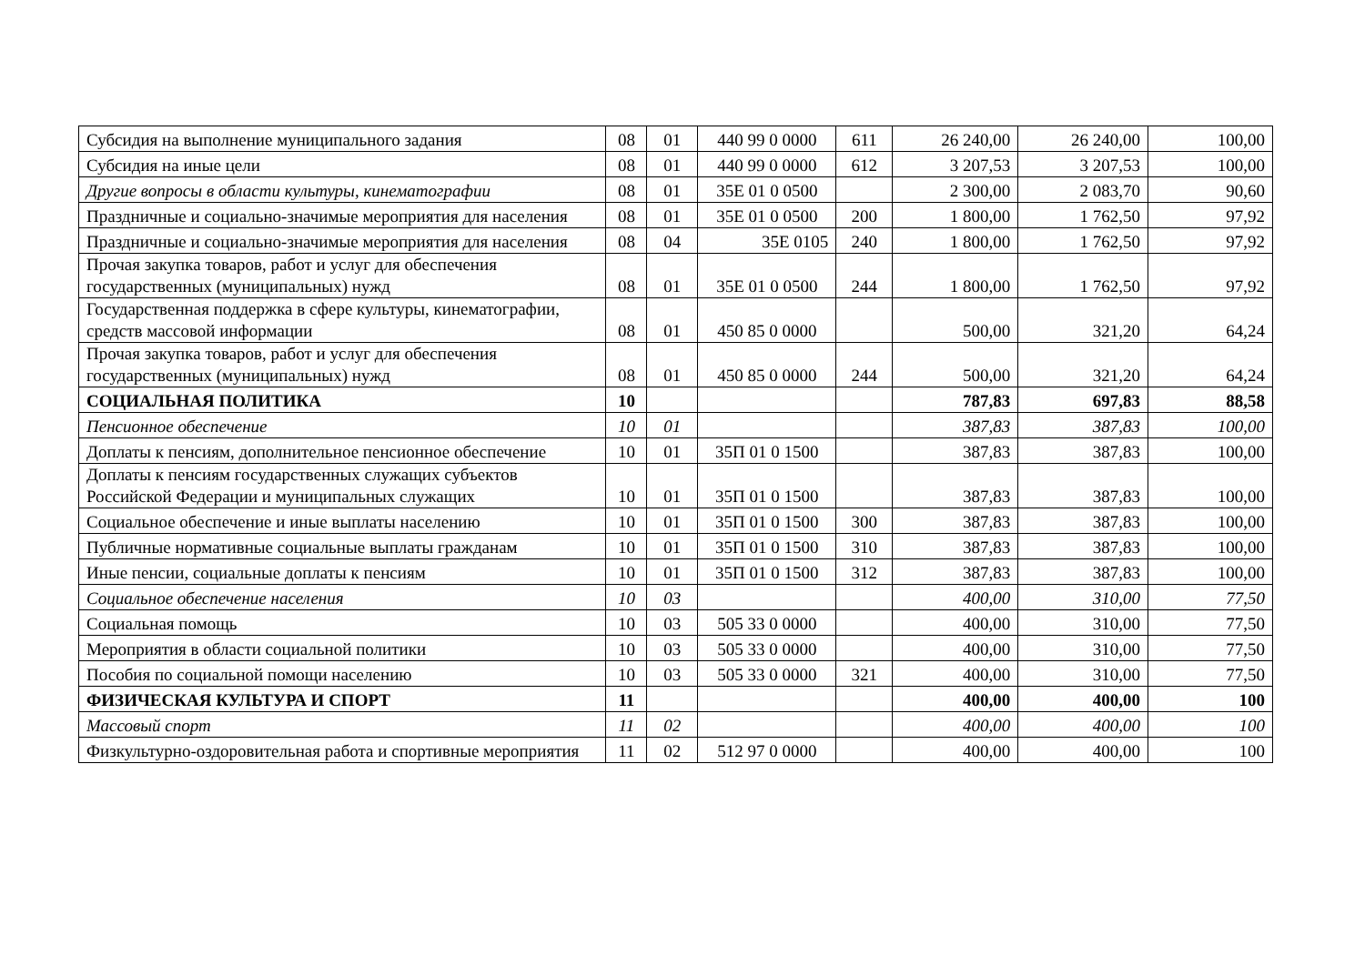| Субсидия на выполнение муниципального задания | 08 | 01 | 440 99 0 0000 | 611 | 26 240,00 | 26 240,00 | 100,00 |
| Субсидия на иные цели | 08 | 01 | 440 99 0 0000 | 612 | 3 207,53 | 3 207,53 | 100,00 |
| Другие вопросы в области культуры, кинематографии | 08 | 01 | 35Е 01 0 0500 | | 2 300,00 | 2 083,70 | 90,60 |
| Праздничные и социально-значимые мероприятия для населения | 08 | 01 | 35Е 01 0 0500 | 200 | 1 800,00 | 1 762,50 | 97,92 |
| Праздничные и социально-значимые мероприятия для населения | 08 | 04 | 35Е 0105 | 240 | 1 800,00 | 1 762,50 | 97,92 |
| Прочая закупка товаров, работ и услуг для обеспечения государственных (муниципальных) нужд | 08 | 01 | 35Е 01 0 0500 | 244 | 1 800,00 | 1 762,50 | 97,92 |
| Государственная поддержка в сфере культуры, кинематографии, средств массовой информации | 08 | 01 | 450 85 0 0000 | | 500,00 | 321,20 | 64,24 |
| Прочая закупка товаров, работ и услуг для обеспечения государственных (муниципальных) нужд | 08 | 01 | 450 85 0 0000 | 244 | 500,00 | 321,20 | 64,24 |
| СОЦИАЛЬНАЯ ПОЛИТИКА | 10 | | | | 787,83 | 697,83 | 88,58 |
| Пенсионное обеспечение | 10 | 01 | | | 387,83 | 387,83 | 100,00 |
| Доплаты к пенсиям, дополнительное пенсионное обеспечение | 10 | 01 | 35П 01 0 1500 | | 387,83 | 387,83 | 100,00 |
| Доплаты к пенсиям государственных служащих субъектов Российской Федерации и муниципальных служащих | 10 | 01 | 35П 01 0 1500 | | 387,83 | 387,83 | 100,00 |
| Социальное обеспечение и иные выплаты населению | 10 | 01 | 35П 01 0 1500 | 300 | 387,83 | 387,83 | 100,00 |
| Публичные нормативные социальные выплаты гражданам | 10 | 01 | 35П 01 0 1500 | 310 | 387,83 | 387,83 | 100,00 |
| Иные пенсии, социальные доплаты к пенсиям | 10 | 01 | 35П 01 0 1500 | 312 | 387,83 | 387,83 | 100,00 |
| Социальное обеспечение населения | 10 | 03 | | | 400,00 | 310,00 | 77,50 |
| Социальная помощь | 10 | 03 | 505 33 0 0000 | | 400,00 | 310,00 | 77,50 |
| Мероприятия в области социальной политики | 10 | 03 | 505 33 0 0000 | | 400,00 | 310,00 | 77,50 |
| Пособия по социальной помощи населению | 10 | 03 | 505 33 0 0000 | 321 | 400,00 | 310,00 | 77,50 |
| ФИЗИЧЕСКАЯ КУЛЬТУРА И СПОРТ | 11 | | | | 400,00 | 400,00 | 100 |
| Массовый спорт | 11 | 02 | | | 400,00 | 400,00 | 100 |
| Физкультурно-оздоровительная работа и спортивные мероприятия | 11 | 02 | 512 97 0 0000 | | 400,00 | 400,00 | 100 |